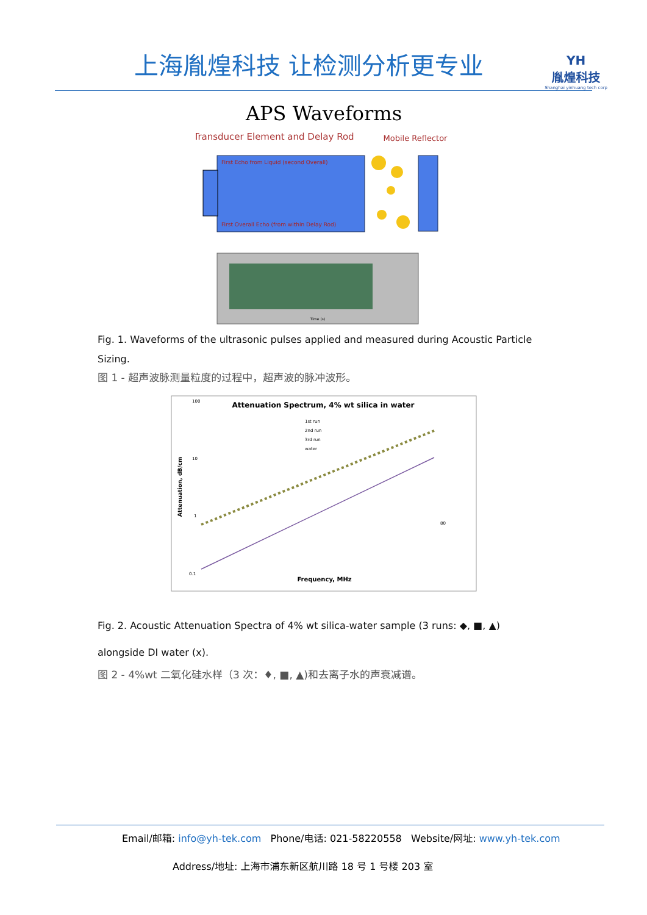上海胤煌科技 让检测分析更专业
YH
胤煌科技
Shanghai yinhuang tech corp
APS Waveforms
Transducer Element and Delay Rod
Mobile Reflector
First Echo from Liquid (second Overall)
First Overall Echo (from within Delay Rod)
Time (s)
Fig. 1. Waveforms of the ultrasonic pulses applied and measured during Acoustic Particle Sizing.
图 1 - 超声波脉测量粒度的过程中，超声波的脉冲波形。
Attenuation Spectrum, 4% wt silica in water
100
10
1
0.1
80
1st run
2nd run
3rd run
water
Attenuation, dB/cm
Frequency, MHz
Fig. 2. Acoustic Attenuation Spectra of 4% wt silica-water sample (3 runs: ◆, ■, ▲) alongside DI water (x).
图 2 - 4%wt 二氧化硅水样（3 次：♦, ■, ▲)和去离子水的声衰减谱。
Email/邮箱: info@yh-tek.com Phone/电话: 021-58220558 Website/网址: www.yh-tek.com
Address/地址: 上海市浦东新区航川路 18 号 1 号楼 203 室